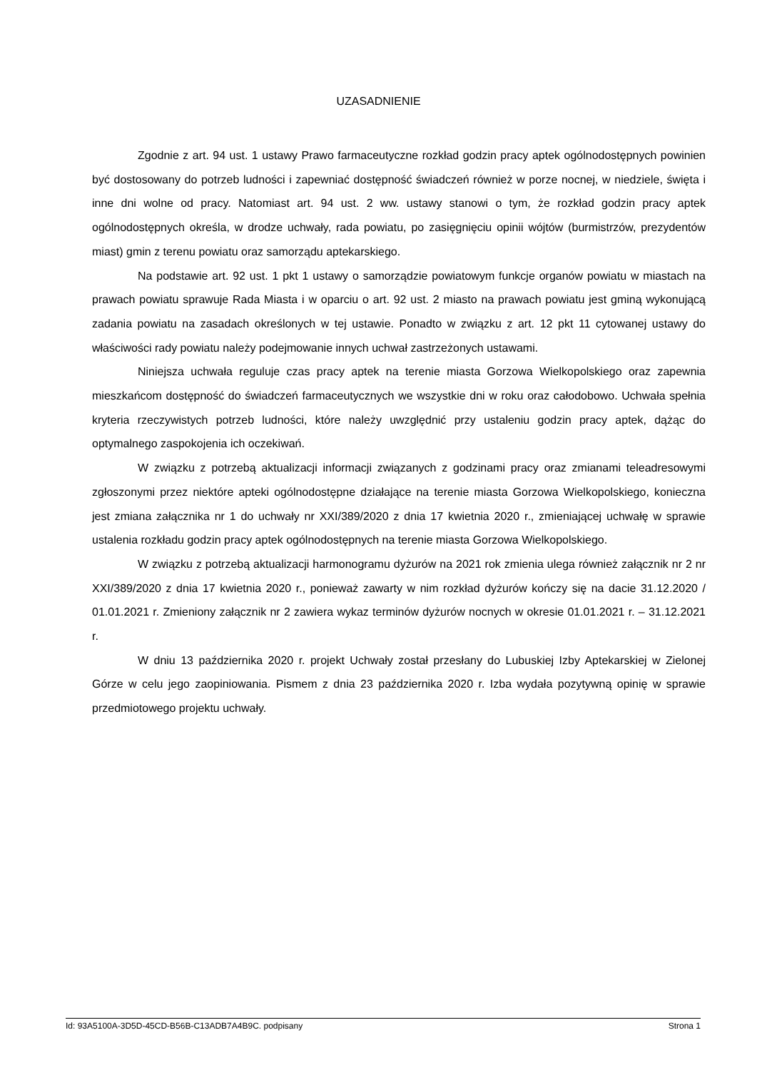UZASADNIENIE
Zgodnie z art. 94 ust. 1 ustawy Prawo farmaceutyczne rozkład godzin pracy aptek ogólnodostępnych powinien być dostosowany do potrzeb ludności i zapewniać dostępność świadczeń również w porze nocnej, w niedziele, święta i inne dni wolne od pracy. Natomiast art. 94 ust. 2 ww. ustawy stanowi o tym, że rozkład godzin pracy aptek ogólnodostępnych określa, w drodze uchwały, rada powiatu, po zasięgnięciu opinii wójtów (burmistrzów, prezydentów miast) gmin z terenu powiatu oraz samorządu aptekarskiego.
Na podstawie art. 92 ust. 1 pkt 1 ustawy o samorządzie powiatowym funkcje organów powiatu w miastach na prawach powiatu sprawuje Rada Miasta i w oparciu o art. 92 ust. 2 miasto na prawach powiatu jest gminą wykonującą zadania powiatu na zasadach określonych w tej ustawie. Ponadto w związku z art. 12 pkt 11 cytowanej ustawy do właściwości rady powiatu należy podejmowanie innych uchwał zastrzeżonych ustawami.
Niniejsza uchwała reguluje czas pracy aptek na terenie miasta Gorzowa Wielkopolskiego oraz zapewnia mieszkańcom dostępność do świadczeń farmaceutycznych we wszystkie dni w roku oraz całodobowo. Uchwała spełnia kryteria rzeczywistych potrzeb ludności, które należy uwzględnić przy ustaleniu godzin pracy aptek, dążąc do optymalnego zaspokojenia ich oczekiwań.
W związku z potrzebą aktualizacji informacji związanych z godzinami pracy oraz zmianami teleadresowymi zgłoszonymi przez niektóre apteki ogólnodostępne działające na terenie miasta Gorzowa Wielkopolskiego, konieczna jest zmiana załącznika nr 1 do uchwały nr XXI/389/2020 z dnia 17 kwietnia 2020 r., zmieniającej uchwałę w sprawie ustalenia rozkładu godzin pracy aptek ogólnodostępnych na terenie miasta Gorzowa Wielkopolskiego.
W związku z potrzebą aktualizacji harmonogramu dyżurów na 2021 rok zmienia ulega również załącznik nr 2 nr XXI/389/2020 z dnia 17 kwietnia 2020 r., ponieważ zawarty w nim rozkład dyżurów kończy się na dacie 31.12.2020 / 01.01.2021 r. Zmieniony załącznik nr 2 zawiera wykaz terminów dyżurów nocnych w okresie 01.01.2021 r. – 31.12.2021 r.
W dniu 13 października 2020 r. projekt Uchwały został przesłany do Lubuskiej Izby Aptekarskiej w Zielonej Górze w celu jego zaopiniowania. Pismem z dnia 23 października 2020 r. Izba wydała pozytywną opinię w sprawie przedmiotowego projektu uchwały.
Id: 93A5100A-3D5D-45CD-B56B-C13ADB7A4B9C. podpisany Strona 1